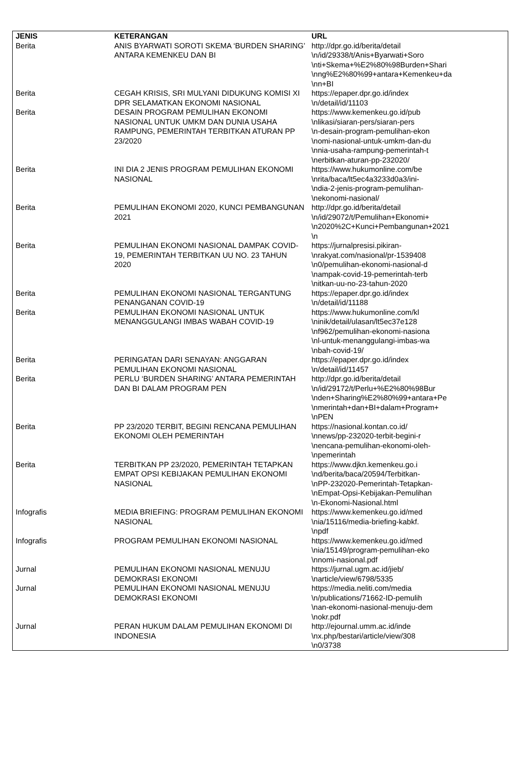| JENIS | KETERANGAN | URL |
| --- | --- | --- |
| Berita | ANIS BYARWATI SOROTI SKEMA ‘BURDEN SHARING’ ANTARA KEMENKEU DAN BI | http://dpr.go.id/berita/detail \n/id/29338/t/Anis+Byarwati+Soro \nti+Skema+%E2%80%98Burden+Shari \nng%E2%80%99+antara+Kemenkeu+da \nn+BI |
| Berita | CEGAH KRISIS, SRI MULYANI DIDUKUNG KOMISI XI DPR SELAMATKAN EKONOMI NASIONAL | https://epaper.dpr.go.id/index \n/detail/id/11103 |
| Berita | DESAIN PROGRAM PEMULIHAN EKONOMI NASIONAL UNTUK UMKM DAN DUNIA USAHA RAMPUNG, PEMERINTAH TERBITKAN ATURAN PP 23/2020 | https://www.kemenkeu.go.id/pub \nlikasi/siaran-pers/siaran-pers \n-desain-program-pemulihan-ekon \nomi-nasional-untuk-umkm-dan-du \nnia-usaha-rampung-pemerintah-t \nerbitkan-aturan-pp-232020/ |
| Berita | INI DIA 2 JENIS PROGRAM PEMULIHAN EKONOMI NASIONAL | https://www.hukumonline.com/be \nrita/baca/lt5ec4a3233d0a3/ini- \ndia-2-jenis-program-pemulihan- \nekonomi-nasional/ |
| Berita | PEMULIHAN EKONOMI 2020, KUNCI PEMBANGUNAN 2021 | http://dpr.go.id/berita/detail \n/id/29072/t/Pemulihan+Ekonomi+ \n2020%2C+Kunci+Pembangunan+2021 \n |
| Berita | PEMULIHAN EKONOMI NASIONAL DAMPAK COVID-19, PEMERINTAH TERBITKAN UU NO. 23 TAHUN 2020 | https://jurnalpresisi.pikiran- \nrakyat.com/nasional/pr-1539408 \n0/pemulihan-ekonomi-nasional-d \nampak-covid-19-pemerintah-terb \nitkan-uu-no-23-tahun-2020 |
| Berita | PEMULIHAN EKONOMI NASIONAL TERGANTUNG PENANGANAN COVID-19 | https://epaper.dpr.go.id/index \n/detail/id/11188 |
| Berita | PEMULIHAN EKONOMI NASIONAL UNTUK MENANGGULANGI IMBAS WABAH COVID-19 | https://www.hukumonline.com/kl \ninik/detail/ulasan/lt5ec37e128 \nf962/pemulihan-ekonomi-nasiona \nl-untuk-menanggulangi-imbas-wa \nbah-covid-19/ |
| Berita | PERINGATAN DARI SENAYAN: ANGGARAN PEMULIHAN EKONOMI NASIONAL | https://epaper.dpr.go.id/index \n/detail/id/11457 |
| Berita | PERLU ‘BURDEN SHARING’ ANTARA PEMERINTAH DAN BI DALAM PROGRAM PEN | http://dpr.go.id/berita/detail \n/id/29172/t/Perlu+%E2%80%98Bur \nden+Sharing%E2%80%99+antara+Pe \nmerintah+dan+BI+dalam+Program+ \nPEN |
| Berita | PP 23/2020 TERBIT, BEGINI RENCANA PEMULIHAN EKONOMI OLEH PEMERINTAH | https://nasional.kontan.co.id/ \nnews/pp-232020-terbit-begini-r \nencana-pemulihan-ekonomi-oleh- \npemerintah |
| Berita | TERBITKAN PP 23/2020, PEMERINTAH TETAPKAN EMPAT OPSI KEBIJAKAN PEMULIHAN EKONOMI NASIONAL | https://www.djkn.kemenkeu.go.i \nd/berita/baca/20594/Terbitkan- \nPP-232020-Pemerintah-Tetapkan- \nEmpat-Opsi-Kebijakan-Pemulihan \n-Ekonomi-Nasional.html |
| Infografis | MEDIA BRIEFING: PROGRAM PEMULIHAN EKONOMI NASIONAL | https://www.kemenkeu.go.id/med \nia/15116/media-briefing-kabkf. \npdf |
| Infografis | PROGRAM PEMULIHAN EKONOMI NASIONAL | https://www.kemenkeu.go.id/med \nia/15149/program-pemulihan-eko \nnomi-nasional.pdf |
| Jurnal | PEMULIHAN EKONOMI NASIONAL MENUJU DEMOKRASI EKONOMI | https://jurnal.ugm.ac.id/jieb/ \narticle/view/6798/5335 |
| Jurnal | PEMULIHAN EKONOMI NASIONAL MENUJU DEMOKRASI EKONOMI | https://media.neliti.com/media \n/publications/71662-ID-pemulih \nan-ekonomi-nasional-menuju-dem \nokr.pdf |
| Jurnal | PERAN HUKUM DALAM PEMULIHAN EKONOMI DI INDONESIA | http://ejournal.umm.ac.id/inde \nx.php/bestari/article/view/308 \n0/3738 |